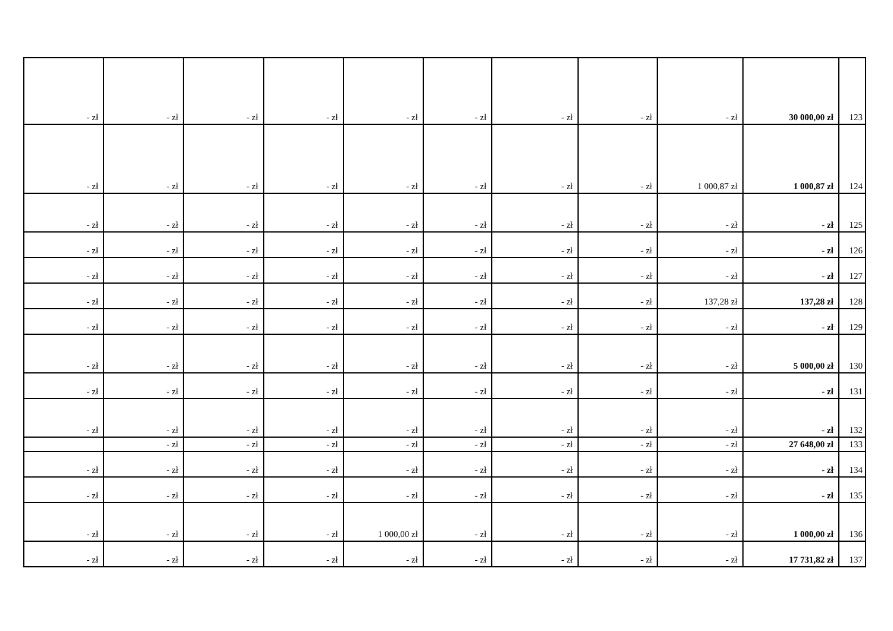| - zł | - zł | - zł | - zł | - zł | - zł | - zł | - zł | - zł | 30 000,00 zł | 123 |
| - zł | - zł | - zł | - zł | - zł | - zł | - zł | - zł | 1 000,87 zł | 1 000,87 zł | 124 |
| - zł | - zł | - zł | - zł | - zł | - zł | - zł | - zł | - zł | - zł | 125 |
| - zł | - zł | - zł | - zł | - zł | - zł | - zł | - zł | - zł | - zł | 126 |
| - zł | - zł | - zł | - zł | - zł | - zł | - zł | - zł | - zł | - zł | 127 |
| - zł | - zł | - zł | - zł | - zł | - zł | - zł | - zł | 137,28 zł | 137,28 zł | 128 |
| - zł | - zł | - zł | - zł | - zł | - zł | - zł | - zł | - zł | - zł | 129 |
| - zł | - zł | - zł | - zł | - zł | - zł | - zł | - zł | - zł | 5 000,00 zł | 130 |
| - zł | - zł | - zł | - zł | - zł | - zł | - zł | - zł | - zł | - zł | 131 |
| - zł | - zł | - zł | - zł | - zł | - zł | - zł | - zł | - zł | - zł | 132 |
| | - zł | - zł | - zł | - zł | - zł | - zł | - zł | - zł | 27 648,00 zł | 133 |
| - zł | - zł | - zł | - zł | - zł | - zł | - zł | - zł | - zł | - zł | 134 |
| - zł | - zł | - zł | - zł | - zł | - zł | - zł | - zł | - zł | - zł | 135 |
| - zł | - zł | - zł | - zł | 1 000,00 zł | - zł | - zł | - zł | - zł | 1 000,00 zł | 136 |
| - zł | - zł | - zł | - zł | - zł | - zł | - zł | - zł | - zł | 17 731,82 zł | 137 |